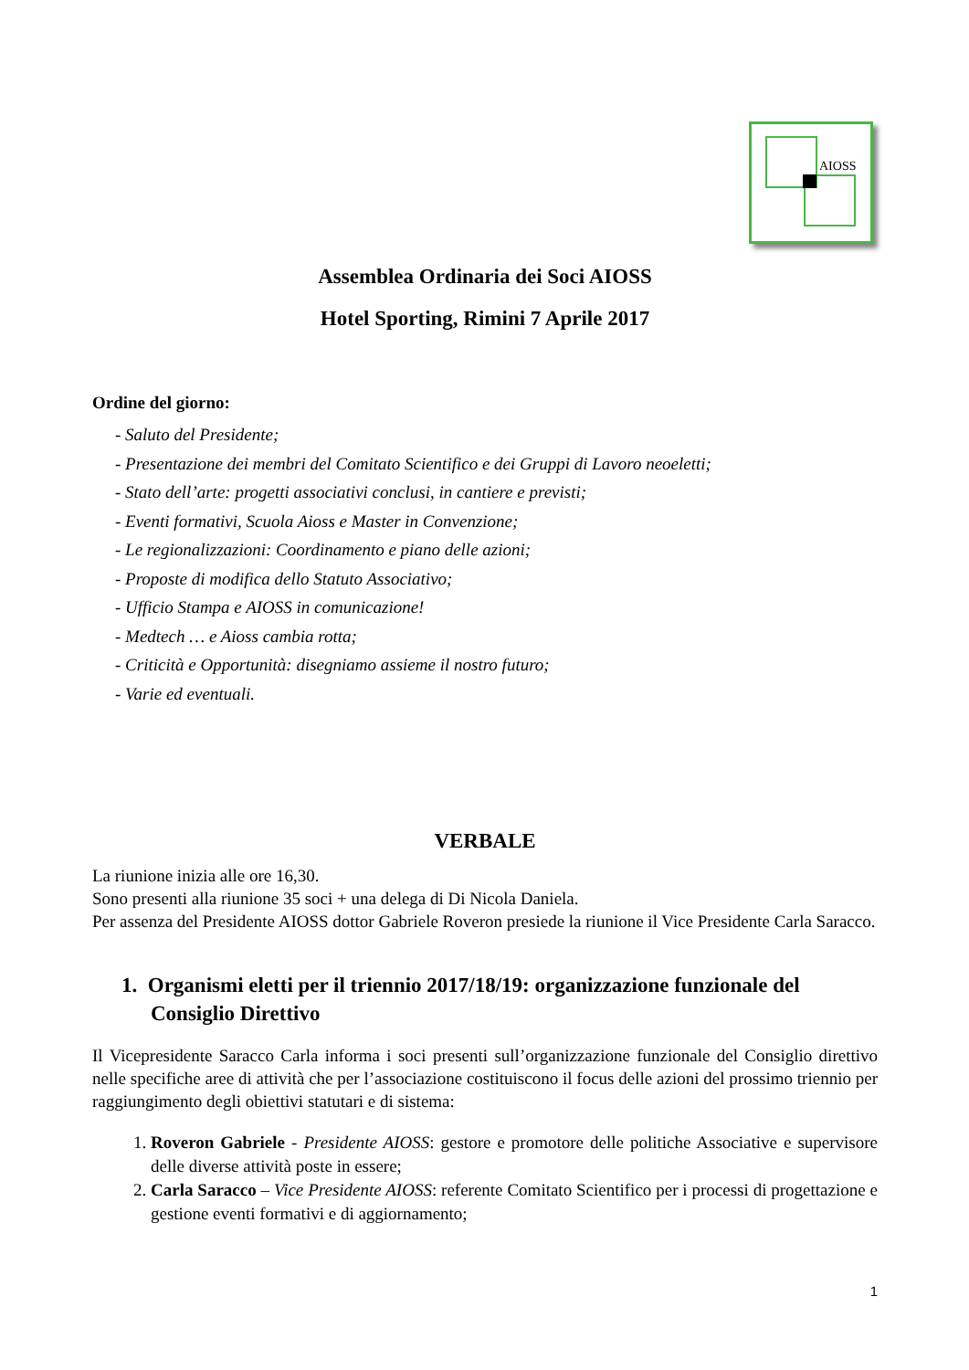AIOSS
Assemblea Ordinaria dei Soci AIOSS
Hotel Sporting, Rimini 7 Aprile 2017
Ordine del giorno:
- Saluto del Presidente;
- Presentazione dei membri del Comitato Scientifico e dei Gruppi di Lavoro neoeletti;
- Stato dell’arte: progetti associativi conclusi, in cantiere e previsti;
- Eventi formativi, Scuola Aioss e Master in Convenzione;
- Le regionalizzazioni: Coordinamento e piano delle azioni;
- Proposte di modifica dello Statuto Associativo;
- Ufficio Stampa e AIOSS in comunicazione!
- Medtech … e Aioss cambia rotta;
- Criticità e Opportunità: disegniamo assieme il nostro futuro;
- Varie ed eventuali.
VERBALE
La riunione inizia alle ore 16,30.
Sono presenti alla riunione 35 soci + una delega di Di Nicola Daniela.
Per assenza del Presidente AIOSS dottor Gabriele Roveron presiede la riunione il Vice Presidente Carla Saracco.
1. Organismi eletti per il triennio 2017/18/19: organizzazione funzionale del Consiglio Direttivo
Il Vicepresidente Saracco Carla informa i soci presenti sull’organizzazione funzionale del Consiglio direttivo nelle specifiche aree di attività che per l’associazione costituiscono il focus delle azioni del prossimo triennio per raggiungimento degli obiettivi statutari e di sistema:
1. Roveron Gabriele - Presidente AIOSS: gestore e promotore delle politiche Associative e supervisore delle diverse attività poste in essere;
2. Carla Saracco – Vice Presidente AIOSS: referente Comitato Scientifico per i processi di progettazione e gestione eventi formativi e di aggiornamento;
1